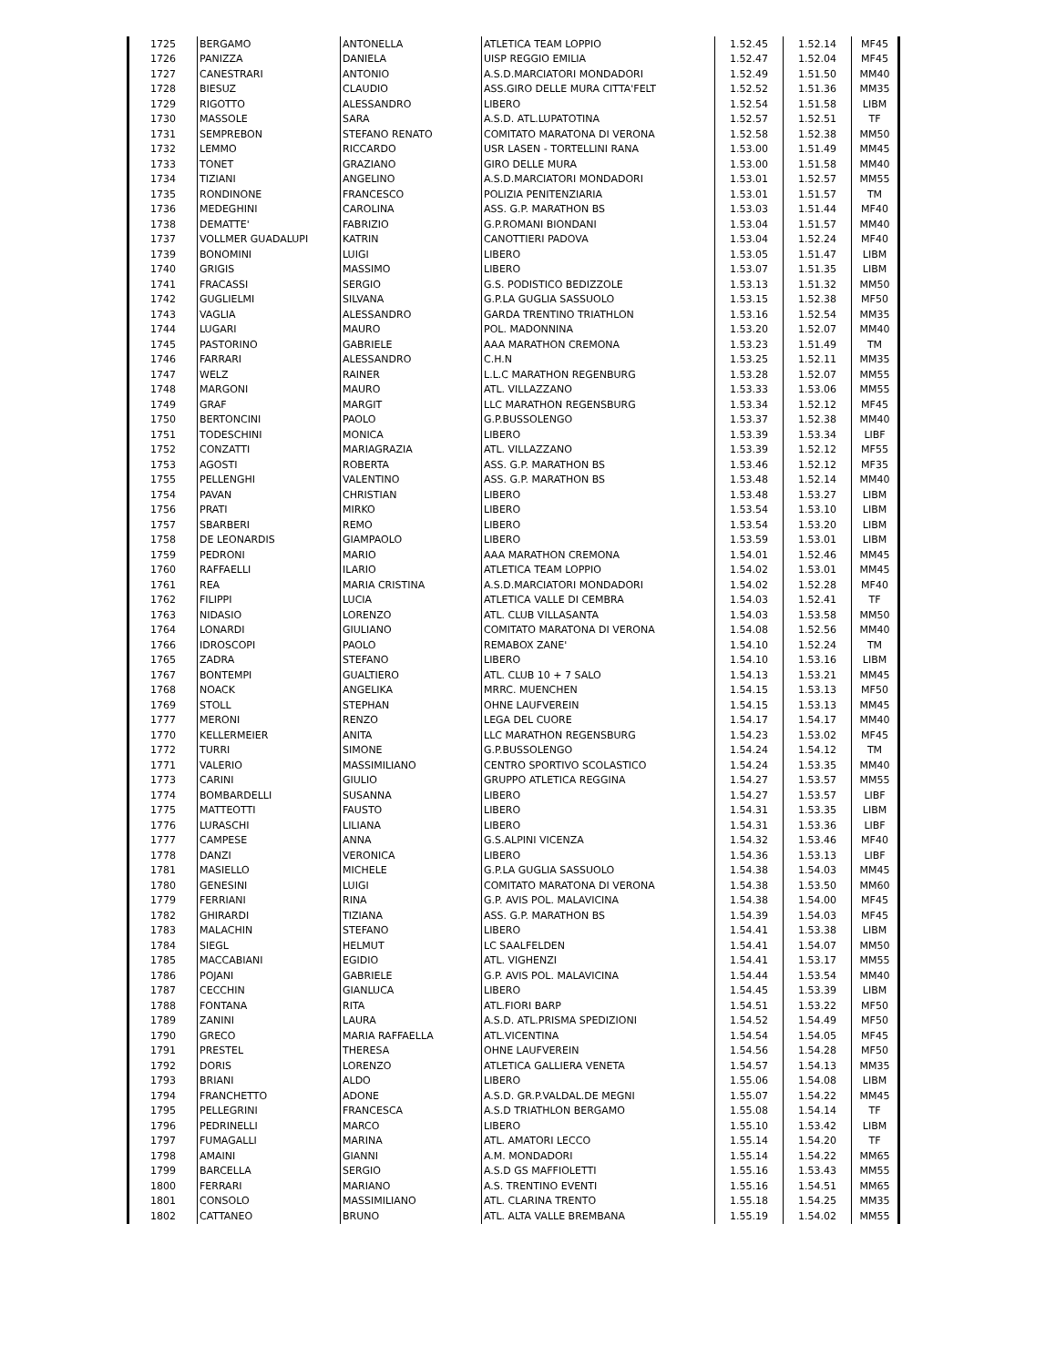| 1725 | BERGAMO | ANTONELLA | ATLETICA TEAM LOPPIO | 1.52.45 | 1.52.14 | MF45 |
| 1726 | PANIZZA | DANIELA | UISP REGGIO EMILIA | 1.52.47 | 1.52.04 | MF45 |
| 1727 | CANESTRARI | ANTONIO | A.S.D.MARCIATORI MONDADORI | 1.52.49 | 1.51.50 | MM40 |
| 1728 | BIESUZ | CLAUDIO | ASS.GIRO DELLE MURA CITTA'FELT | 1.52.52 | 1.51.36 | MM35 |
| 1729 | RIGOTTO | ALESSANDRO | LIBERO | 1.52.54 | 1.51.58 | LIBM |
| 1730 | MASSOLE | SARA | A.S.D. ATL.LUPATOTINA | 1.52.57 | 1.52.51 | TF |
| 1731 | SEMPREBON | STEFANO RENATO | COMITATO MARATONA DI VERONA | 1.52.58 | 1.52.38 | MM50 |
| 1732 | LEMMO | RICCARDO | USR LASEN - TORTELLINI RANA | 1.53.00 | 1.51.49 | MM45 |
| 1733 | TONET | GRAZIANO | GIRO DELLE MURA | 1.53.00 | 1.51.58 | MM40 |
| 1734 | TIZIANI | ANGELINO | A.S.D.MARCIATORI MONDADORI | 1.53.01 | 1.52.57 | MM55 |
| 1735 | RONDINONE | FRANCESCO | POLIZIA PENITENZIARIA | 1.53.01 | 1.51.57 | TM |
| 1736 | MEDEGHINI | CAROLINA | ASS. G.P. MARATHON BS | 1.53.03 | 1.51.44 | MF40 |
| 1738 | DEMATTE' | FABRIZIO | G.P.ROMANI BIONDANI | 1.53.04 | 1.51.57 | MM40 |
| 1737 | VOLLMER GUADALUPI | KATRIN | CANOTTIERI PADOVA | 1.53.04 | 1.52.24 | MF40 |
| 1739 | BONOMINI | LUIGI | LIBERO | 1.53.05 | 1.51.47 | LIBM |
| 1740 | GRIGIS | MASSIMO | LIBERO | 1.53.07 | 1.51.35 | LIBM |
| 1741 | FRACASSI | SERGIO | G.S. PODISTICO BEDIZZOLE | 1.53.13 | 1.51.32 | MM50 |
| 1742 | GUGLIELMI | SILVANA | G.P.LA GUGLIA SASSUOLO | 1.53.15 | 1.52.38 | MF50 |
| 1743 | VAGLIA | ALESSANDRO | GARDA TRENTINO TRIATHLON | 1.53.16 | 1.52.54 | MM35 |
| 1744 | LUGARI | MAURO | POL. MADONNINA | 1.53.20 | 1.52.07 | MM40 |
| 1745 | PASTORINO | GABRIELE | AAA MARATHON CREMONA | 1.53.23 | 1.51.49 | TM |
| 1746 | FARRARI | ALESSANDRO | C.H.N | 1.53.25 | 1.52.11 | MM35 |
| 1747 | WELZ | RAINER | L.L.C MARATHON REGENBURG | 1.53.28 | 1.52.07 | MM55 |
| 1748 | MARGONI | MAURO | ATL. VILLAZZANO | 1.53.33 | 1.53.06 | MM55 |
| 1749 | GRAF | MARGIT | LLC MARATHON REGENSBURG | 1.53.34 | 1.52.12 | MF45 |
| 1750 | BERTONCINI | PAOLO | G.P.BUSSOLENGO | 1.53.37 | 1.52.38 | MM40 |
| 1751 | TODESCHINI | MONICA | LIBERO | 1.53.39 | 1.53.34 | LIBF |
| 1752 | CONZATTI | MARIAGRAZIA | ATL. VILLAZZANO | 1.53.39 | 1.52.12 | MF55 |
| 1753 | AGOSTI | ROBERTA | ASS. G.P. MARATHON BS | 1.53.46 | 1.52.12 | MF35 |
| 1755 | PELLENGHI | VALENTINO | ASS. G.P. MARATHON BS | 1.53.48 | 1.52.14 | MM40 |
| 1754 | PAVAN | CHRISTIAN | LIBERO | 1.53.48 | 1.53.27 | LIBM |
| 1756 | PRATI | MIRKO | LIBERO | 1.53.54 | 1.53.10 | LIBM |
| 1757 | SBARBERI | REMO | LIBERO | 1.53.54 | 1.53.20 | LIBM |
| 1758 | DE LEONARDIS | GIAMPAOLO | LIBERO | 1.53.59 | 1.53.01 | LIBM |
| 1759 | PEDRONI | MARIO | AAA MARATHON CREMONA | 1.54.01 | 1.52.46 | MM45 |
| 1760 | RAFFAELLI | ILARIO | ATLETICA TEAM LOPPIO | 1.54.02 | 1.53.01 | MM45 |
| 1761 | REA | MARIA CRISTINA | A.S.D.MARCIATORI MONDADORI | 1.54.02 | 1.52.28 | MF40 |
| 1762 | FILIPPI | LUCIA | ATLETICA VALLE DI CEMBRA | 1.54.03 | 1.52.41 | TF |
| 1763 | NIDASIO | LORENZO | ATL. CLUB VILLASANTA | 1.54.03 | 1.53.58 | MM50 |
| 1764 | LONARDI | GIULIANO | COMITATO MARATONA DI VERONA | 1.54.08 | 1.52.56 | MM40 |
| 1766 | IDROSCOPI | PAOLO | REMABOX ZANE' | 1.54.10 | 1.52.24 | TM |
| 1765 | ZADRA | STEFANO | LIBERO | 1.54.10 | 1.53.16 | LIBM |
| 1767 | BONTEMPI | GUALTIERO | ATL. CLUB 10 + 7 SALO | 1.54.13 | 1.53.21 | MM45 |
| 1768 | NOACK | ANGELIKA | MRRC. MUENCHEN | 1.54.15 | 1.53.13 | MF50 |
| 1769 | STOLL | STEPHAN | OHNE LAUFVEREIN | 1.54.15 | 1.53.13 | MM45 |
| 1777 | MERONI | RENZO | LEGA DEL CUORE | 1.54.17 | 1.54.17 | MM40 |
| 1770 | KELLERMEIER | ANITA | LLC MARATHON REGENSBURG | 1.54.23 | 1.53.02 | MF45 |
| 1772 | TURRI | SIMONE | G.P.BUSSOLENGO | 1.54.24 | 1.54.12 | TM |
| 1771 | VALERIO | MASSIMILIANO | CENTRO SPORTIVO SCOLASTICO | 1.54.24 | 1.53.35 | MM40 |
| 1773 | CARINI | GIULIO | GRUPPO ATLETICA REGGINA | 1.54.27 | 1.53.57 | MM55 |
| 1774 | BOMBARDELLI | SUSANNA | LIBERO | 1.54.27 | 1.53.57 | LIBF |
| 1775 | MATTEOTTI | FAUSTO | LIBERO | 1.54.31 | 1.53.35 | LIBM |
| 1776 | LURASCHI | LILIANA | LIBERO | 1.54.31 | 1.53.36 | LIBF |
| 1777 | CAMPESE | ANNA | G.S.ALPINI VICENZA | 1.54.32 | 1.53.46 | MF40 |
| 1778 | DANZI | VERONICA | LIBERO | 1.54.36 | 1.53.13 | LIBF |
| 1781 | MASIELLO | MICHELE | G.P.LA GUGLIA SASSUOLO | 1.54.38 | 1.54.03 | MM45 |
| 1780 | GENESINI | LUIGI | COMITATO MARATONA DI VERONA | 1.54.38 | 1.53.50 | MM60 |
| 1779 | FERRIANI | RINA | G.P. AVIS POL. MALAVICINA | 1.54.38 | 1.54.00 | MF45 |
| 1782 | GHIRARDI | TIZIANA | ASS. G.P. MARATHON BS | 1.54.39 | 1.54.03 | MF45 |
| 1783 | MALACHIN | STEFANO | LIBERO | 1.54.41 | 1.53.38 | LIBM |
| 1784 | SIEGL | HELMUT | LC SAALFELDEN | 1.54.41 | 1.54.07 | MM50 |
| 1785 | MACCABIANI | EGIDIO | ATL. VIGHENZI | 1.54.41 | 1.53.17 | MM55 |
| 1786 | POJANI | GABRIELE | G.P. AVIS POL. MALAVICINA | 1.54.44 | 1.53.54 | MM40 |
| 1787 | CECCHIN | GIANLUCA | LIBERO | 1.54.45 | 1.53.39 | LIBM |
| 1788 | FONTANA | RITA | ATL.FIORI BARP | 1.54.51 | 1.53.22 | MF50 |
| 1789 | ZANINI | LAURA | A.S.D. ATL.PRISMA SPEDIZIONI | 1.54.52 | 1.54.49 | MF50 |
| 1790 | GRECO | MARIA RAFFAELLA | ATL.VICENTINA | 1.54.54 | 1.54.05 | MF45 |
| 1791 | PRESTEL | THERESA | OHNE LAUFVEREIN | 1.54.56 | 1.54.28 | MF50 |
| 1792 | DORIS | LORENZO | ATLETICA GALLIERA VENETA | 1.54.57 | 1.54.13 | MM35 |
| 1793 | BRIANI | ALDO | LIBERO | 1.55.06 | 1.54.08 | LIBM |
| 1794 | FRANCHETTO | ADONE | A.S.D. GR.P.VALDAL.DE MEGNI | 1.55.07 | 1.54.22 | MM45 |
| 1795 | PELLEGRINI | FRANCESCA | A.S.D TRIATHLON BERGAMO | 1.55.08 | 1.54.14 | TF |
| 1796 | PEDRINELLI | MARCO | LIBERO | 1.55.10 | 1.53.42 | LIBM |
| 1797 | FUMAGALLI | MARINA | ATL. AMATORI LECCO | 1.55.14 | 1.54.20 | TF |
| 1798 | AMAINI | GIANNI | A.M. MONDADORI | 1.55.14 | 1.54.22 | MM65 |
| 1799 | BARCELLA | SERGIO | A.S.D GS MAFFIOLETTI | 1.55.16 | 1.53.43 | MM55 |
| 1800 | FERRARI | MARIANO | A.S. TRENTINO EVENTI | 1.55.16 | 1.54.51 | MM65 |
| 1801 | CONSOLO | MASSIMILIANO | ATL. CLARINA TRENTO | 1.55.18 | 1.54.25 | MM35 |
| 1802 | CATTANEO | BRUNO | ATL. ALTA VALLE BREMBANA | 1.55.19 | 1.54.02 | MM55 |